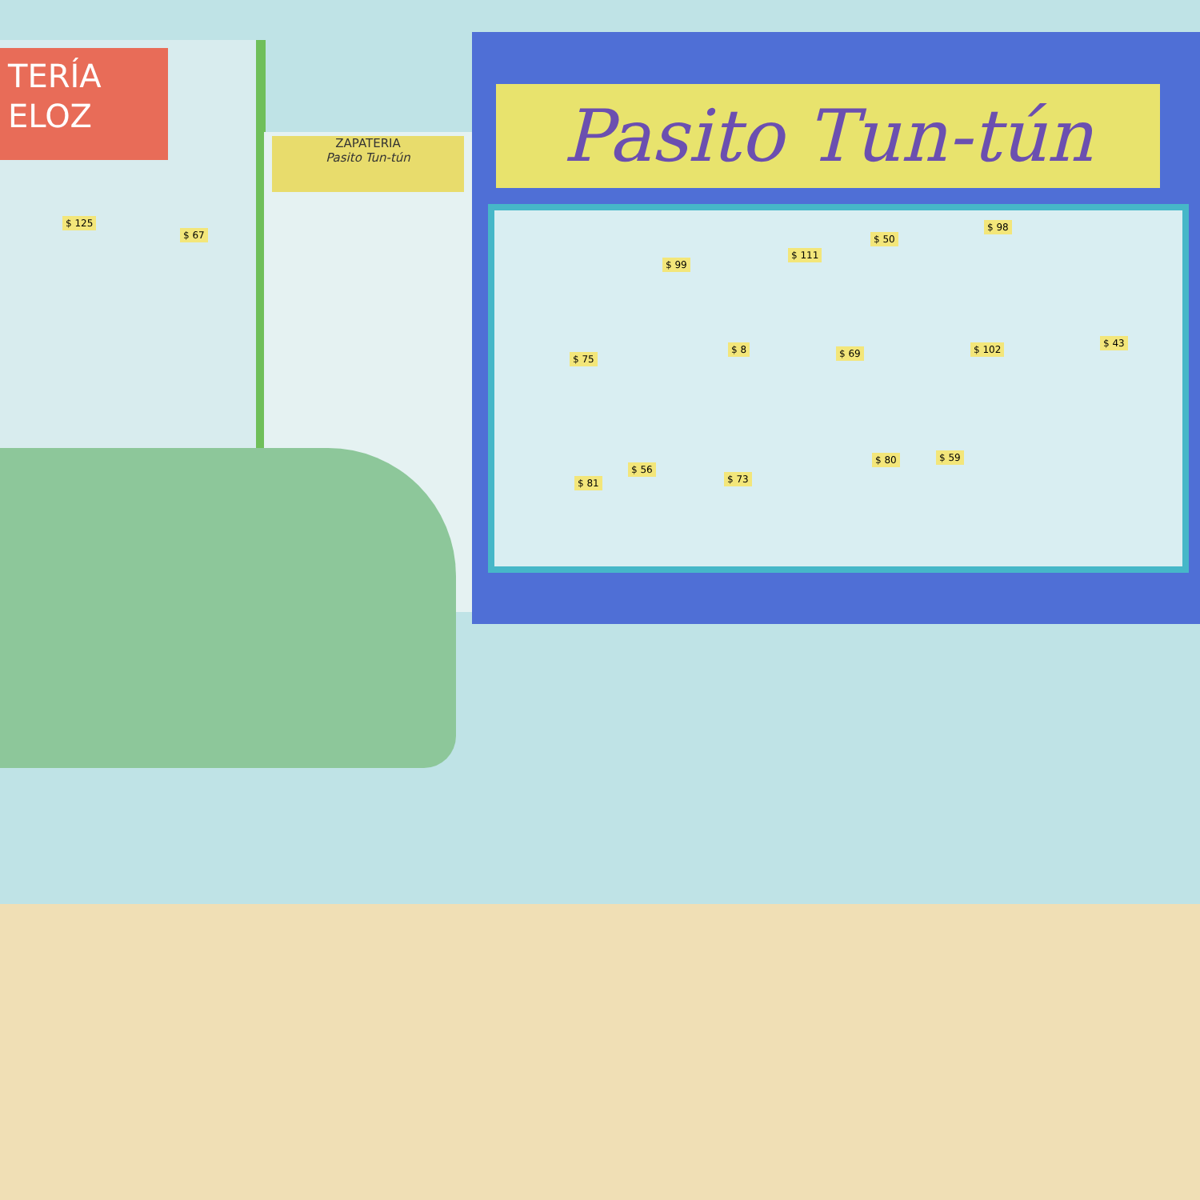TERÍA
ELOZ
ZAPATERIA
Pasito Tun-tún
Pasito Tun-tún
$ 125
$ 67
$ 99
$ 111
$ 50
$ 98
$ 75
$ 8 $ 69 $ 102
$ 43
$ 81
$ 56
$ 73
$ 80 $ 59